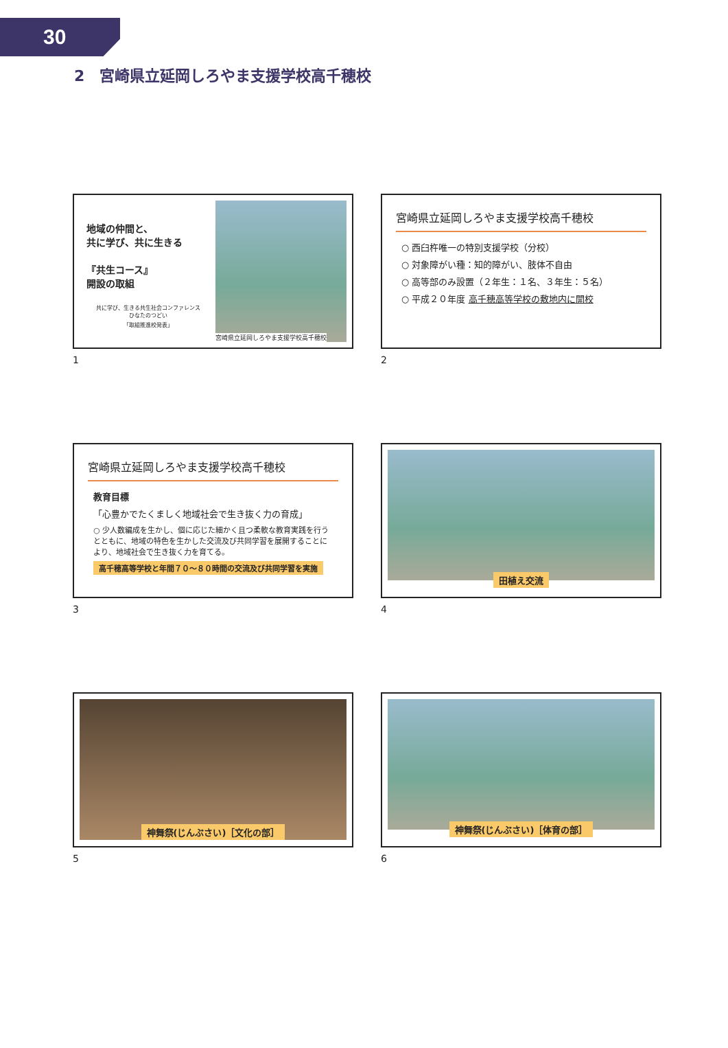30
2　宮崎県立延岡しろやま支援学校高千穂校
地域の仲間と、
共に学び、共に生きる
『共生コース』
開設の取組
共に学び、生きる共生社会コンファレンス
ひなたのつどい
「取組推進校発表」
宮崎県立延岡しろやま支援学校高千穂校
1
宮崎県立延岡しろやま支援学校高千穂校
○ 西臼杵唯一の特別支援学校（分校）
○ 対象障がい種：知的障がい、肢体不自由
○ 高等部のみ設置（２年生：１名、３年生：５名）
○ 平成２０年度 高千穂高等学校の敷地内に開校
2
宮崎県立延岡しろやま支援学校高千穂校
教育目標
「心豊かでたくましく地域社会で生き抜く力の育成」
○ 少人数編成を生かし、個に応じた細かく且つ柔軟な教育実践を行うとともに、地域の特色を生かした交流及び共同学習を展開することにより、地域社会で生き抜く力を育てる。
高千穂高等学校と年間７０～８０時間の交流及び共同学習を実施
3
田植え交流
4
神舞祭(じんぶさい)［文化の部］
5
神舞祭(じんぶさい)［体育の部］
6